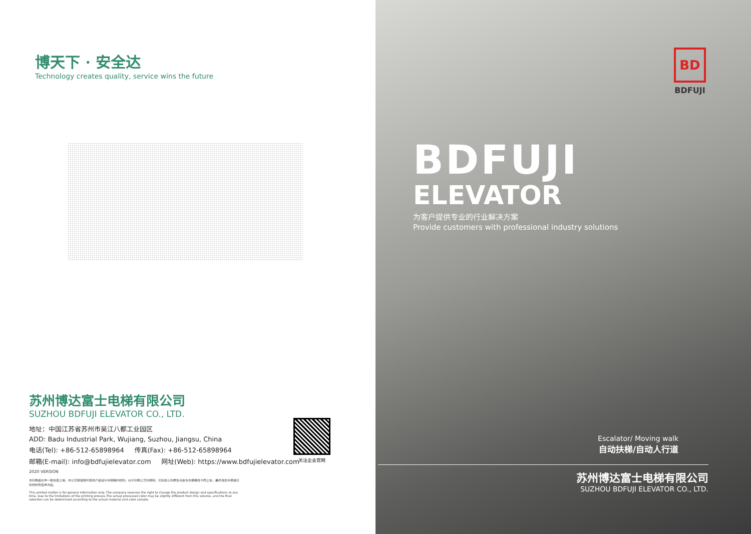博天下 · 安全达
Technology creates quality, service wins the future
苏州博达富士电梯有限公司
SUZHOU BDFUJI ELEVATOR CO., LTD.
地址：中国江苏省苏州市吴江八都工业园区
ADD: Badu Industrial Park, Wujiang, Suzhou, Jiangsu, China
电话(Tel): +86-512-65898964 传真(Fax): +86-512-65898964
邮箱(E-mail): info@bdfujielevator.com 网址(Web): https://www.bdfujielevator.com
关注企业官网
2020 VERSION
本印刷品仅作一般信息之用，本公司保留随时更改产品设计与规格的权利。由于印刷工艺的限制，实际加工的颜色可能与本册略有不同之处，最终选型可根据实际材料和色样决定。
This printed matter is for general information only. The company reserves the right to change the product design and specifications at any time. Due to the limitations of the printing process,The actual processed color may be slightly different from this volume, and the final selection can be determined according to the actual material and color sample.
BD
BDFUJI
BDFUJI
ELEVATOR
为客户提供专业的行业解决方案
Provide customers with professional industry solutions
Escalator/ Moving walk
自动扶梯/自动人行道
苏州博达富士电梯有限公司
SUZHOU BDFUJI ELEVATOR CO., LTD.